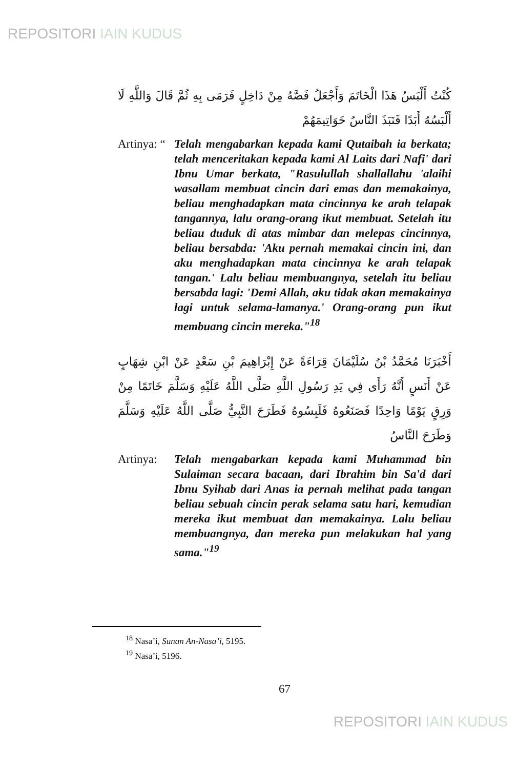REPOSITORI IAIN KUDUS
كُنْتُ أَلْبَسُ هَذَا الْخَاتَمَ وَأَجْعَلُ فَصَّهُ مِنْ دَاخِلٍ فَرَمَى بِهِ ثُمَّ قَالَ وَاللَّهِ لَا أَلْبَسُهُ أَبَدًا فَنَبَذَ النَّاسُ خَوَاتِيمَهُمْ
Artinya: “
Telah mengabarkan kepada kami Qutaibah ia berkata; telah menceritakan kepada kami Al Laits dari Nafi' dari Ibnu Umar berkata, "Rasulullah shallallahu 'alaihi wasallam membuat cincin dari emas dan memakainya, beliau menghadapkan mata cincinnya ke arah telapak tangannya, lalu orang-orang ikut membuat. Setelah itu beliau duduk di atas mimbar dan melepas cincinnya, beliau bersabda: 'Aku pernah memakai cincin ini, dan aku menghadapkan mata cincinnya ke arah telapak tangan.' Lalu beliau membuangnya, setelah itu beliau bersabda lagi: 'Demi Allah, aku tidak akan memakainya lagi untuk selama-lamanya.' Orang-orang pun ikut membuang cincin mereka."<sup>18</sup>
أَخْبَرَنَا مُحَمَّدُ بْنُ سُلَيْمَانَ قِرَاءَةً عَنْ إِبْرَاهِيمَ بْنِ سَعْدٍ عَنْ ابْنِ شِهَابٍ عَنْ أَنَسٍ أَنَّهُ رَأَى فِي يَدِ رَسُولِ اللَّهِ صَلَّى اللَّهُ عَلَيْهِ وَسَلَّمَ خَاتَمًا مِنْ وَرِقٍ يَوْمًا وَاحِدًا فَصَنَعُوهُ فَلَبِسُوهُ فَطَرَحَ النَّبِيُّ صَلَّى اللَّهُ عَلَيْهِ وَسَلَّمَ وَطَرَحَ النَّاسُ
Artinya:
Telah mengabarkan kepada kami Muhammad bin Sulaiman secara bacaan, dari Ibrahim bin Sa'd dari Ibnu Syihab dari Anas ia pernah melihat pada tangan beliau sebuah cincin perak selama satu hari, kemudian mereka ikut membuat dan memakainya. Lalu beliau membuangnya, dan mereka pun melakukan hal yang sama."<sup>19</sup>
<sup>18</sup> Nasa’i, Sunan An-Nasa’i, 5195.
<sup>19</sup> Nasa’i, 5196.
67
REPOSITORI IAIN KUDUS